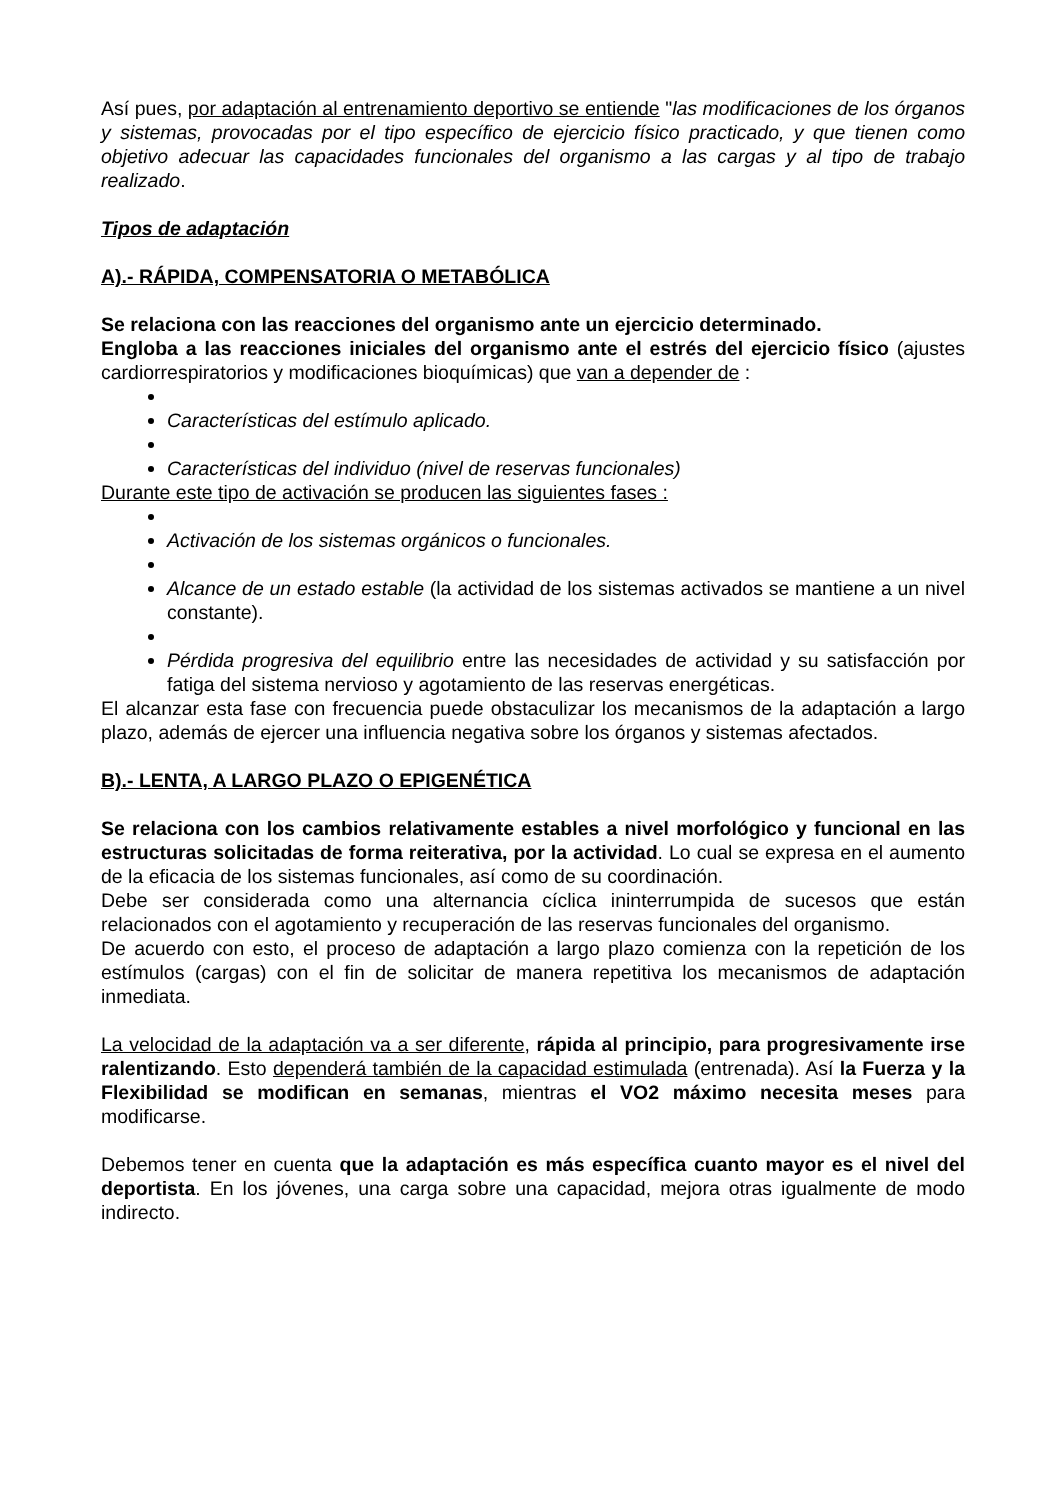Así pues, por adaptación al entrenamiento deportivo se entiende "las modificaciones de los órganos y sistemas, provocadas por el tipo específico de ejercicio físico practicado, y que tienen como objetivo adecuar las capacidades funcionales del organismo a las cargas y al tipo de trabajo realizado.
Tipos de adaptación
A).- RÁPIDA, COMPENSATORIA O METABÓLICA
Se relaciona con las reacciones del organismo ante un ejercicio determinado.
Engloba a las reacciones iniciales del organismo ante el estrés del ejercicio físico (ajustes cardiorrespiratorios y modificaciones bioquímicas) que van a depender de :
Características del estímulo aplicado.
Características del individuo (nivel de reservas funcionales)
Durante este tipo de activación se producen las siguientes fases :
Activación de los sistemas orgánicos o funcionales.
Alcance de un estado estable (la actividad de los sistemas activados se mantiene a un nivel constante).
Pérdida progresiva del equilibrio entre las necesidades de actividad y su satisfacción por fatiga del sistema nervioso y agotamiento de las reservas energéticas.
El alcanzar esta fase con frecuencia puede obstaculizar los mecanismos de la adaptación a largo plazo, además de ejercer una influencia negativa sobre los órganos y sistemas afectados.
B).- LENTA, A LARGO PLAZO O EPIGENÉTICA
Se relaciona con los cambios relativamente estables a nivel morfológico y funcional en las estructuras solicitadas de forma reiterativa, por la actividad. Lo cual se expresa en el aumento de la eficacia de los sistemas funcionales, así como de su coordinación.
Debe ser considerada como una alternancia cíclica ininterrumpida de sucesos que están relacionados con el agotamiento y recuperación de las reservas funcionales del organismo.
De acuerdo con esto, el proceso de adaptación a largo plazo comienza con la repetición de los estímulos (cargas) con el fin de solicitar de manera repetitiva los mecanismos de adaptación inmediata.
La velocidad de la adaptación va a ser diferente, rápida al principio, para progresivamente irse ralentizando. Esto dependerá también de la capacidad estimulada (entrenada). Así la Fuerza y la Flexibilidad se modifican en semanas, mientras el VO2 máximo necesita meses para modificarse.
Debemos tener en cuenta que la adaptación es más específica cuanto mayor es el nivel del deportista. En los jóvenes, una carga sobre una capacidad, mejora otras igualmente de modo indirecto.